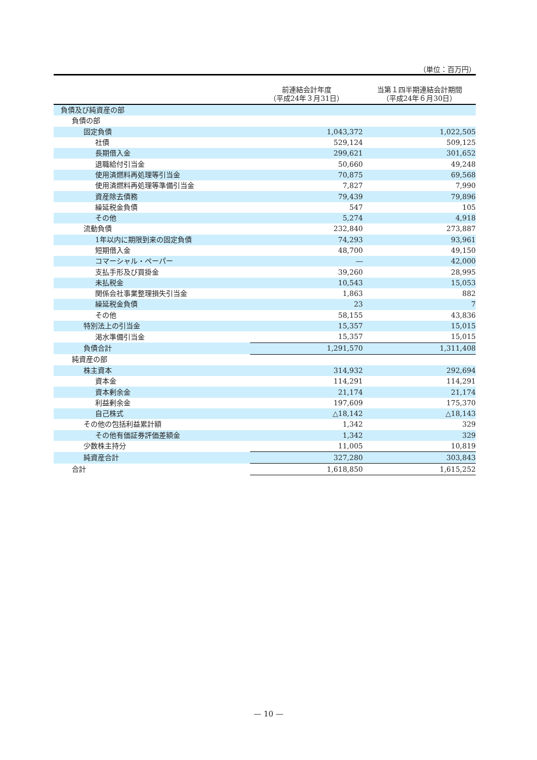（単位：百万円）
| | 前連結会計年度 （平成24年３月31日） | 当第１四半期連結会計期間 （平成24年６月30日） |
| --- | --- | --- |
| 負債及び純資産の部 | | |
| 負債の部 | | |
| 固定負債 | 1,043,372 | 1,022,505 |
| 社債 | 529,124 | 509,125 |
| 長期借入金 | 299,621 | 301,652 |
| 退職給付引当金 | 50,660 | 49,248 |
| 使用済燃料再処理等引当金 | 70,875 | 69,568 |
| 使用済燃料再処理等準備引当金 | 7,827 | 7,990 |
| 資産除去債務 | 79,439 | 79,896 |
| 繰延税金負債 | 547 | 105 |
| その他 | 5,274 | 4,918 |
| 流動負債 | 232,840 | 273,887 |
| 1年以内に期限到来の固定負債 | 74,293 | 93,961 |
| 短期借入金 | 48,700 | 49,150 |
| コマーシャル・ペーパー | ― | 42,000 |
| 支払手形及び買掛金 | 39,260 | 28,995 |
| 未払税金 | 10,543 | 15,053 |
| 関係会社事業整理損失引当金 | 1,863 | 882 |
| 繰延税金負債 | 23 | 7 |
| その他 | 58,155 | 43,836 |
| 特別法上の引当金 | 15,357 | 15,015 |
| 渇水準備引当金 | 15,357 | 15,015 |
| 負債合計 | 1,291,570 | 1,311,408 |
| 純資産の部 | | |
| 株主資本 | 314,932 | 292,694 |
| 資本金 | 114,291 | 114,291 |
| 資本剰余金 | 21,174 | 21,174 |
| 利益剰余金 | 197,609 | 175,370 |
| 自己株式 | △18,142 | △18,143 |
| その他の包括利益累計額 | 1,342 | 329 |
| その他有価証券評価差額金 | 1,342 | 329 |
| 少数株主持分 | 11,005 | 10,819 |
| 純資産合計 | 327,280 | 303,843 |
| 合計 | 1,618,850 | 1,615,252 |
— 10 —